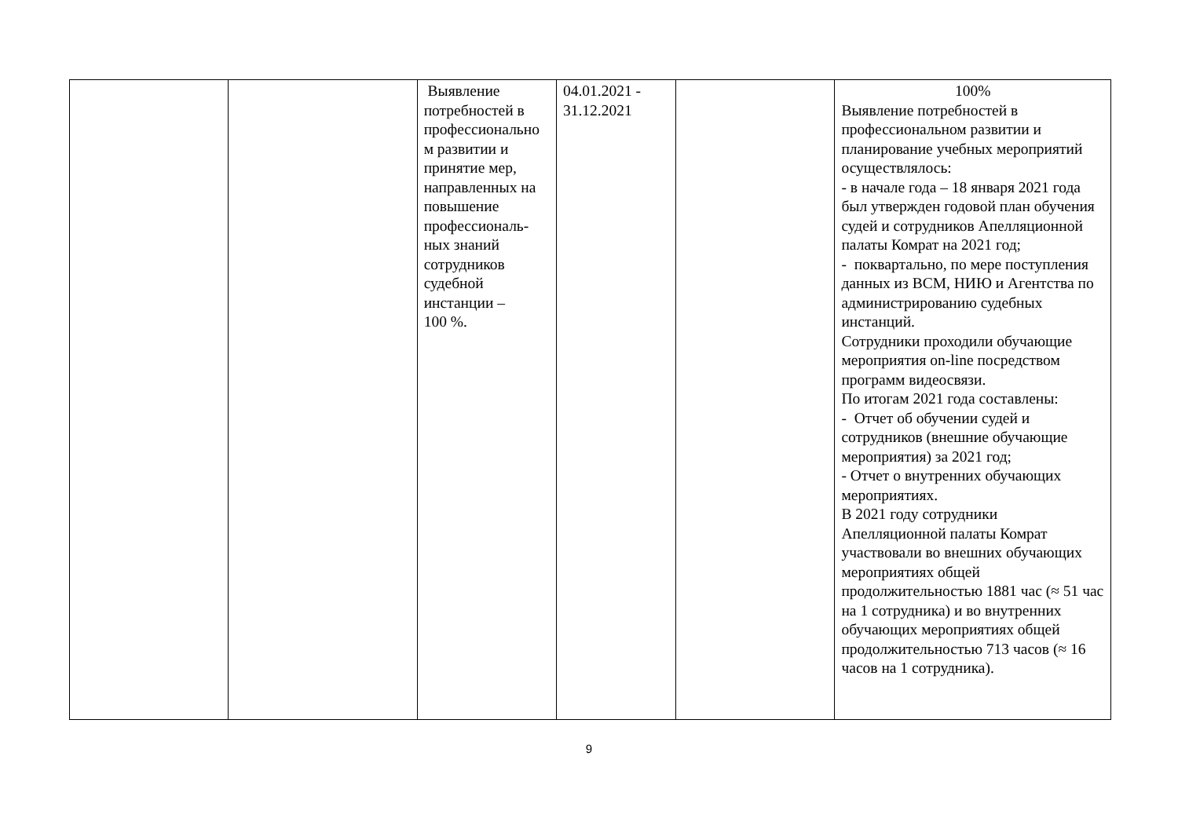| | | Выявление потребностей в профессионально м развитии и принятие мер, направленных на повышение профессиональ-ных знаний сотрудников судебной инстанции – 100 %. | 04.01.2021 - 31.12.2021 | | 100% Выявление потребностей в профессиональном развитии и планирование учебных мероприятий осуществлялось: - в начале года – 18 января 2021 года был утвержден годовой план обучения судей и сотрудников Апелляционной палаты Комрат на 2021 год; - поквартально, по мере поступления данных из ВСМ, НИЮ и Агентства по администрированию судебных инстанций. Сотрудники проходили обучающие мероприятия on-line посредством программ видеосвязи. По итогам 2021 года составлены: - Отчет об обучении судей и сотрудников (внешние обучающие мероприятия) за 2021 год; - Отчет о внутренних обучающих мероприятиях. В 2021 году сотрудники Апелляционной палаты Комрат участвовали во внешних обучающих мероприятиях общей продолжительностью 1881 час (≈ 51 час на 1 сотрудника) и во внутренних обучающих мероприятиях общей продолжительностью 713 часов (≈ 16 часов на 1 сотрудника). |
9